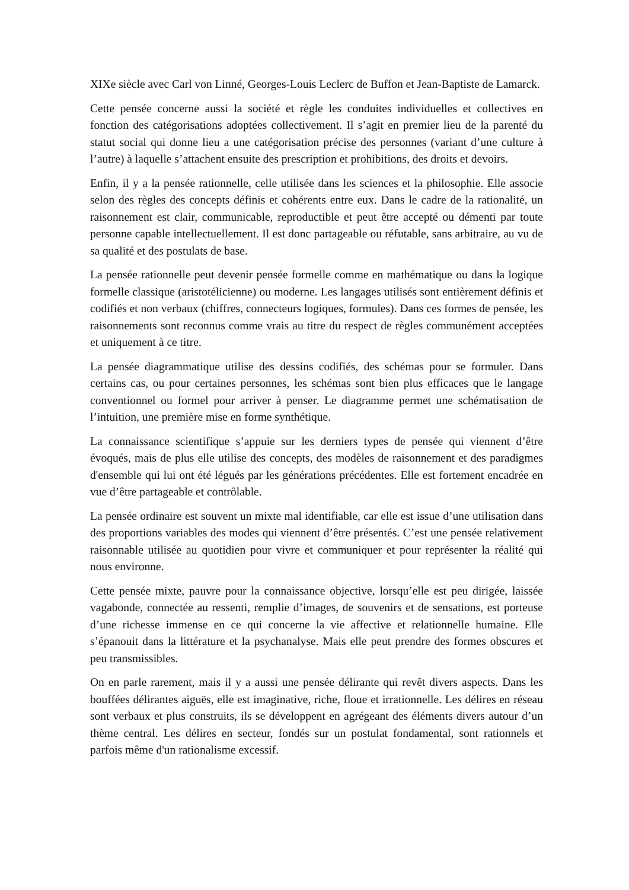XIXe siècle avec Carl von Linné, Georges-Louis Leclerc de Buffon et Jean-Baptiste de Lamarck.
Cette pensée concerne aussi la société et règle les conduites individuelles et collectives en fonction des catégorisations adoptées collectivement. Il s’agit en premier lieu de la parenté du statut social qui donne lieu a une catégorisation précise des personnes (variant d’une culture à l’autre) à laquelle s’attachent ensuite des prescription et prohibitions, des droits et devoirs.
Enfin, il y a la pensée rationnelle, celle utilisée dans les sciences et la philosophie. Elle associe selon des règles des concepts définis et cohérents entre eux. Dans le cadre de la rationalité, un raisonnement est clair, communicable, reproductible et peut être accepté ou démenti par toute personne capable intellectuellement. Il est donc partageable ou réfutable, sans arbitraire, au vu de sa qualité et des postulats de base.
La pensée rationnelle peut devenir pensée formelle comme en mathématique ou dans la logique formelle classique (aristotélicienne) ou moderne. Les langages utilisés sont entièrement définis et codifiés et non verbaux (chiffres, connecteurs logiques, formules). Dans ces formes de pensée, les raisonnements sont reconnus comme vrais au titre du respect de règles communément acceptées et uniquement à ce titre.
La pensée diagrammatique utilise des dessins codifiés, des schémas pour se formuler. Dans certains cas, ou pour certaines personnes, les schémas sont bien plus efficaces que le langage conventionnel ou formel pour arriver à penser. Le diagramme permet une schématisation de l’intuition, une première mise en forme synthétique.
La connaissance scientifique s’appuie sur les derniers types de pensée qui viennent d’être évoqués, mais de plus elle utilise des concepts, des modèles de raisonnement et des paradigmes d'ensemble qui lui ont été légués par les générations précédentes. Elle est fortement encadrée en vue d’être partageable et contrôlable.
La pensée ordinaire est souvent un mixte mal identifiable, car elle est issue d’une utilisation dans des proportions variables des modes qui viennent d’être présentés. C’est une pensée relativement raisonnable utilisée au quotidien pour vivre et communiquer et pour représenter la réalité qui nous environne.
Cette pensée mixte, pauvre pour la connaissance objective, lorsqu’elle est peu dirigée, laissée vagabonde, connectée au ressenti, remplie d’images, de souvenirs et de sensations, est porteuse d’une richesse immense en ce qui concerne la vie affective et relationnelle humaine. Elle s’épanouit dans la littérature et la psychanalyse. Mais elle peut prendre des formes obscures et peu transmissibles.
On en parle rarement, mais il y a aussi une pensée délirante qui revêt divers aspects. Dans les bouffées délirantes aiguës, elle est imaginative, riche, floue et irrationnelle. Les délires en réseau sont verbaux et plus construits, ils se développent en agrégeant des éléments divers autour d’un thème central. Les délires en secteur, fondés sur un postulat fondamental, sont rationnels et parfois même d'un rationalisme excessif.